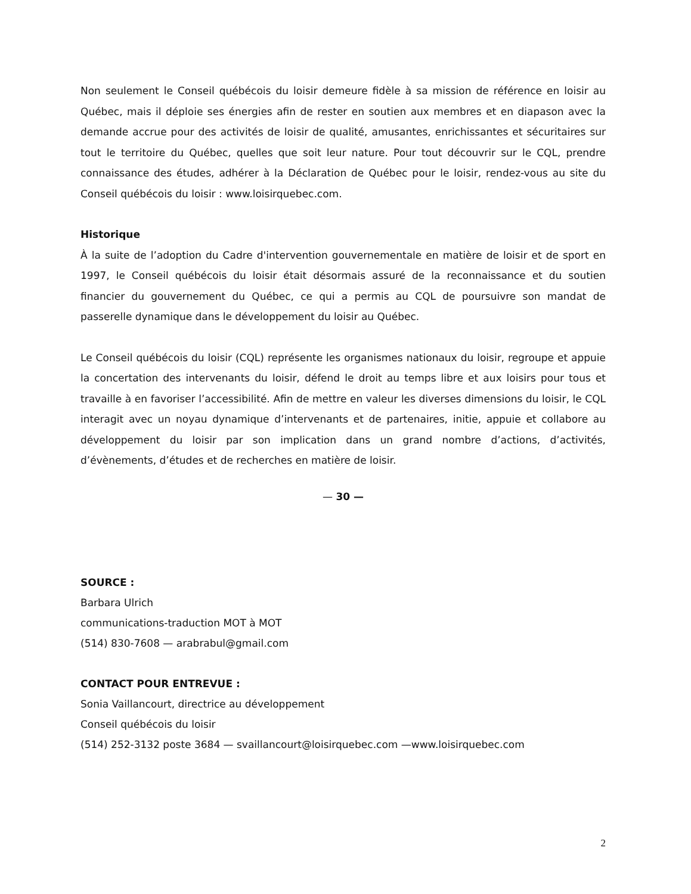Non seulement le Conseil québécois du loisir demeure fidèle à sa mission de référence en loisir au Québec, mais il déploie ses énergies afin de rester en soutien aux membres et en diapason avec la demande accrue pour des activités de loisir de qualité, amusantes, enrichissantes et sécuritaires sur tout le territoire du Québec, quelles que soit leur nature. Pour tout découvrir sur le CQL, prendre connaissance des études, adhérer à la Déclaration de Québec pour le loisir, rendez-vous au site du Conseil québécois du loisir : www.loisirquebec.com.
Historique
À la suite de l’adoption du Cadre d'intervention gouvernementale en matière de loisir et de sport en 1997, le Conseil québécois du loisir était désormais assuré de la reconnaissance et du soutien financier du gouvernement du Québec, ce qui a permis au CQL de poursuivre son mandat de passerelle dynamique dans le développement du loisir au Québec.
Le Conseil québécois du loisir (CQL) représente les organismes nationaux du loisir, regroupe et appuie la concertation des intervenants du loisir, défend le droit au temps libre et aux loisirs pour tous et travaille à en favoriser l’accessibilité. Afin de mettre en valeur les diverses dimensions du loisir, le CQL interagit avec un noyau dynamique d’intervenants et de partenaires, initie, appuie et collabore au développement du loisir par son implication dans un grand nombre d’actions, d’activités, d’évènements, d’études et de recherches en matière de loisir.
— 30 —
SOURCE :
Barbara Ulrich
communications-traduction MOT à MOT
(514) 830-7608 — arabrabul@gmail.com
CONTACT POUR ENTREVUE :
Sonia Vaillancourt, directrice au développement
Conseil québécois du loisir
(514) 252-3132 poste 3684 — svaillancourt@loisirquebec.com —www.loisirquebec.com
2